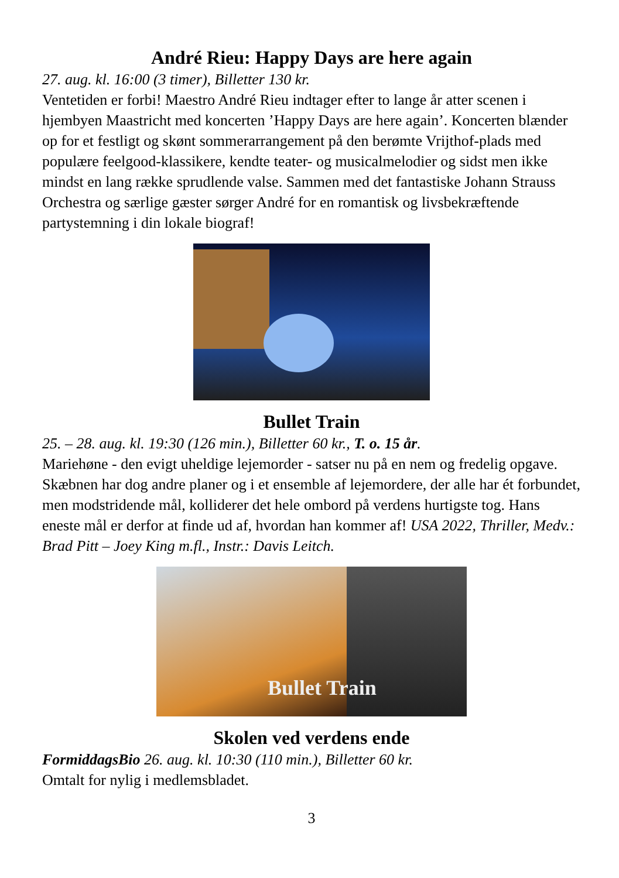André Rieu: Happy Days are here again
27. aug. kl. 16:00 (3 timer), Billetter 130 kr.
Ventetiden er forbi! Maestro André Rieu indtager efter to lange år atter scenen i hjembyen Maastricht med koncerten ’Happy Days are here again’. Koncerten blænder op for et festligt og skønt sommerarrangement på den berømte Vrijthof-plads med populære feelgood-klassikere, kendte teater- og musicalmelodier og sidst men ikke mindst en lang række sprudlende valse. Sammen med det fantastiske Johann Strauss Orchestra og særlige gæster sørger André for en romantisk og livsbekræftende partystemning i din lokale biograf!
Bullet Train
25. – 28. aug. kl. 19:30 (126 min.), Billetter 60 kr., T. o. 15 år.
Mariehøne - den evigt uheldige lejemorder - satser nu på en nem og fredelig opgave. Skæbnen har dog andre planer og i et ensemble af lejemordere, der alle har ét forbundet, men modstridende mål, kolliderer det hele ombord på verdens hurtigste tog. Hans eneste mål er derfor at finde ud af, hvordan han kommer af! USA 2022, Thriller, Medv.: Brad Pitt – Joey King m.fl., Instr.: Davis Leitch.
Bullet Train
Skolen ved verdens ende
FormiddagsBio 26. aug. kl. 10:30 (110 min.), Billetter 60 kr.
Omtalt for nylig i medlemsbladet.
3